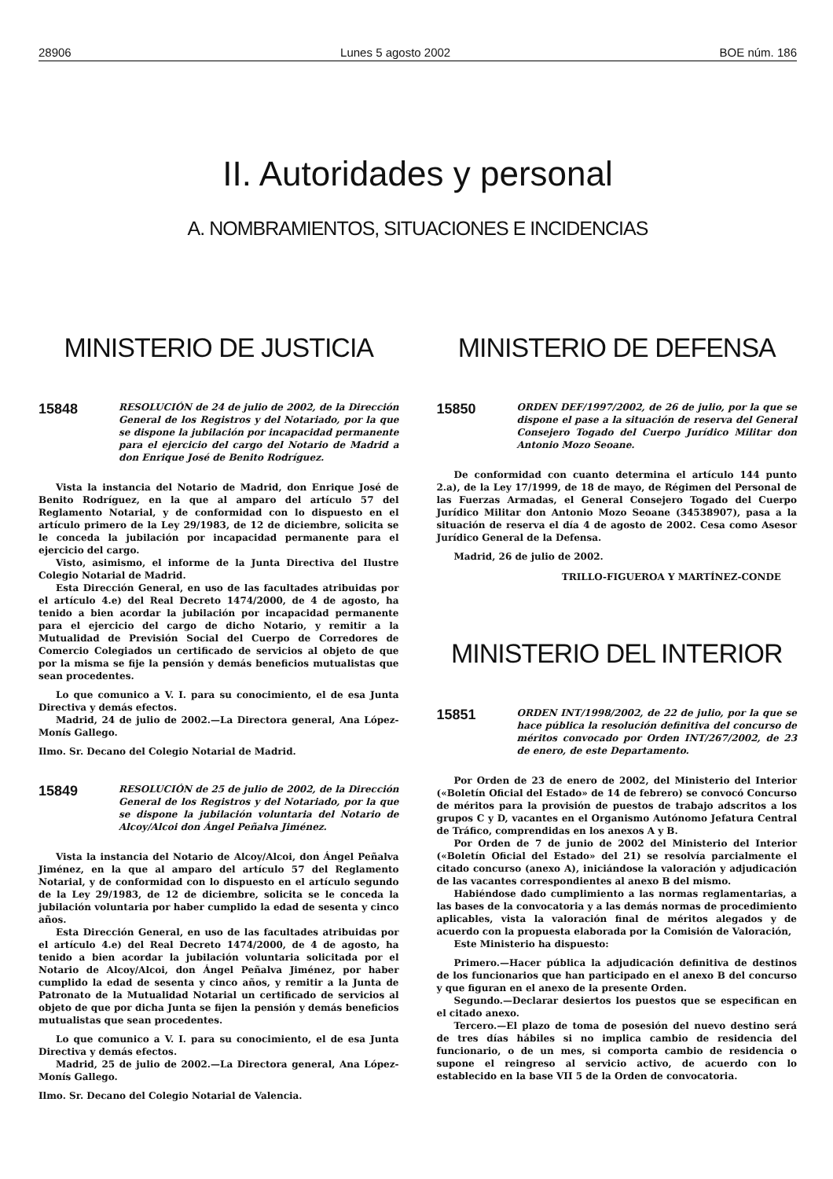28906 Lunes 5 agosto 2002 BOE núm. 186
II. Autoridades y personal
A. NOMBRAMIENTOS, SITUACIONES E INCIDENCIAS
MINISTERIO DE JUSTICIA
15848
RESOLUCIÓN de 24 de julio de 2002, de la Dirección General de los Registros y del Notariado, por la que se dispone la jubilación por incapacidad permanente para el ejercicio del cargo del Notario de Madrid a don Enrique José de Benito Rodríguez.
Vista la instancia del Notario de Madrid, don Enrique José de Benito Rodríguez, en la que al amparo del artículo 57 del Reglamento Notarial, y de conformidad con lo dispuesto en el artículo primero de la Ley 29/1983, de 12 de diciembre, solicita se le conceda la jubilación por incapacidad permanente para el ejercicio del cargo.
Visto, asimismo, el informe de la Junta Directiva del Ilustre Colegio Notarial de Madrid.
Esta Dirección General, en uso de las facultades atribuidas por el artículo 4.e) del Real Decreto 1474/2000, de 4 de agosto, ha tenido a bien acordar la jubilación por incapacidad permanente para el ejercicio del cargo de dicho Notario, y remitir a la Mutualidad de Previsión Social del Cuerpo de Corredores de Comercio Colegiados un certificado de servicios al objeto de que por la misma se fije la pensión y demás beneficios mutualistas que sean procedentes.
Lo que comunico a V. I. para su conocimiento, el de esa Junta Directiva y demás efectos.
Madrid, 24 de julio de 2002.—La Directora general, Ana López-Monís Gallego.
Ilmo. Sr. Decano del Colegio Notarial de Madrid.
15849
RESOLUCIÓN de 25 de julio de 2002, de la Dirección General de los Registros y del Notariado, por la que se dispone la jubilación voluntaria del Notario de Alcoy/Alcoi don Ángel Peñalva Jiménez.
Vista la instancia del Notario de Alcoy/Alcoi, don Ángel Peñalva Jiménez, en la que al amparo del artículo 57 del Reglamento Notarial, y de conformidad con lo dispuesto en el artículo segundo de la Ley 29/1983, de 12 de diciembre, solicita se le conceda la jubilación voluntaria por haber cumplido la edad de sesenta y cinco años.
Esta Dirección General, en uso de las facultades atribuidas por el artículo 4.e) del Real Decreto 1474/2000, de 4 de agosto, ha tenido a bien acordar la jubilación voluntaria solicitada por el Notario de Alcoy/Alcoi, don Ángel Peñalva Jiménez, por haber cumplido la edad de sesenta y cinco años, y remitir a la Junta de Patronato de la Mutualidad Notarial un certificado de servicios al objeto de que por dicha Junta se fijen la pensión y demás beneficios mutualistas que sean procedentes.
Lo que comunico a V. I. para su conocimiento, el de esa Junta Directiva y demás efectos.
Madrid, 25 de julio de 2002.—La Directora general, Ana López-Monís Gallego.
Ilmo. Sr. Decano del Colegio Notarial de Valencia.
MINISTERIO DE DEFENSA
15850
ORDEN DEF/1997/2002, de 26 de julio, por la que se dispone el pase a la situación de reserva del General Consejero Togado del Cuerpo Jurídico Militar don Antonio Mozo Seoane.
De conformidad con cuanto determina el artículo 144 punto 2.a), de la Ley 17/1999, de 18 de mayo, de Régimen del Personal de las Fuerzas Armadas, el General Consejero Togado del Cuerpo Jurídico Militar don Antonio Mozo Seoane (34538907), pasa a la situación de reserva el día 4 de agosto de 2002. Cesa como Asesor Jurídico General de la Defensa.
Madrid, 26 de julio de 2002.
TRILLO-FIGUEROA Y MARTÍNEZ-CONDE
MINISTERIO DEL INTERIOR
15851
ORDEN INT/1998/2002, de 22 de julio, por la que se hace pública la resolución definitiva del concurso de méritos convocado por Orden INT/267/2002, de 23 de enero, de este Departamento.
Por Orden de 23 de enero de 2002, del Ministerio del Interior («Boletín Oficial del Estado» de 14 de febrero) se convocó Concurso de méritos para la provisión de puestos de trabajo adscritos a los grupos C y D, vacantes en el Organismo Autónomo Jefatura Central de Tráfico, comprendidas en los anexos A y B.
Por Orden de 7 de junio de 2002 del Ministerio del Interior («Boletín Oficial del Estado» del 21) se resolvía parcialmente el citado concurso (anexo A), iniciándose la valoración y adjudicación de las vacantes correspondientes al anexo B del mismo.
Habiéndose dado cumplimiento a las normas reglamentarias, a las bases de la convocatoria y a las demás normas de procedimiento aplicables, vista la valoración final de méritos alegados y de acuerdo con la propuesta elaborada por la Comisión de Valoración,
Este Ministerio ha dispuesto:
Primero.—Hacer pública la adjudicación definitiva de destinos de los funcionarios que han participado en el anexo B del concurso y que figuran en el anexo de la presente Orden.
Segundo.—Declarar desiertos los puestos que se especifican en el citado anexo.
Tercero.—El plazo de toma de posesión del nuevo destino será de tres días hábiles si no implica cambio de residencia del funcionario, o de un mes, si comporta cambio de residencia o supone el reingreso al servicio activo, de acuerdo con lo establecido en la base VII 5 de la Orden de convocatoria.